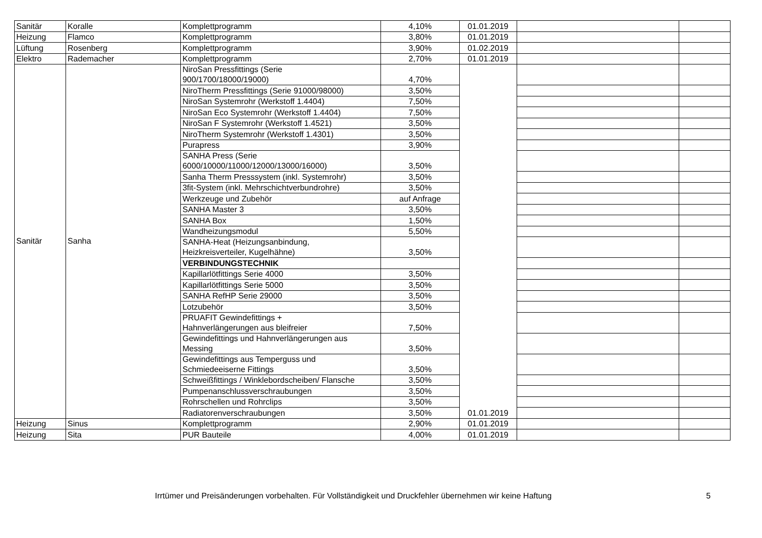| Sanitär | Koralle | Komplettprogramm | 4,10% | 01.01.2019 | | |
| Heizung | Flamco | Komplettprogramm | 3,80% | 01.01.2019 | | |
| Lüftung | Rosenberg | Komplettprogramm | 3,90% | 01.02.2019 | | |
| Elektro | Rademacher | Komplettprogramm | 2,70% | 01.01.2019 | | |
| Sanitär | Sanha | NiroSan Pressfittings (Serie 900/1700/18000/19000) | 4,70% | 01.01.2019 | | |
| | | NiroTherm Pressfittings (Serie 91000/98000) | 3,50% | | | |
| | | NiroSan Systemrohr (Werkstoff 1.4404) | 7,50% | | | |
| | | NiroSan Eco Systemrohr (Werkstoff 1.4404) | 7,50% | | | |
| | | NiroSan F Systemrohr (Werkstoff 1.4521) | 3,50% | | | |
| | | NiroTherm Systemrohr (Werkstoff 1.4301) | 3,50% | | | |
| | | Purapress | 3,90% | | | |
| | | SANHA Press (Serie 6000/10000/11000/12000/13000/16000) | 3,50% | | | |
| | | Sanha Therm Presssystem (inkl. Systemrohr) | 3,50% | | | |
| | | 3fit-System (inkl. Mehrschichtverbundrohre) | 3,50% | | | |
| | | Werkzeuge und Zubehör | auf Anfrage | | | |
| | | SANHA Master 3 | 3,50% | | | |
| | | SANHA Box | 1,50% | | | |
| | | Wandheizungsmodul | 5,50% | | | |
| | | SANHA-Heat (Heizungsanbindung, Heizkreisverteiler, Kugelhähne) | 3,50% | | | |
| | | VERBINDUNGSTECHNIK | | | | |
| | | Kapillarlötfittings Serie 4000 | 3,50% | | | |
| | | Kapillarlötfittings Serie 5000 | 3,50% | | | |
| | | SANHA RefHP Serie 29000 | 3,50% | | | |
| | | Lotzubehör | 3,50% | | | |
| | | PRUAFIT Gewindefittings + Hahnverlängerungen aus bleifreier | 7,50% | | | |
| | | Gewindefittings und Hahnverlängerungen aus Messing | 3,50% | | | |
| | | Gewindefittings aus Temperguss und Schmiedeeiserne Fittings | 3,50% | | | |
| | | Schweißfittings / Winklebordscheiben/ Flansche | 3,50% | | | |
| | | Pumpenanschlussverschraubungen | 3,50% | | | |
| | | Rohrschellen und Rohrclips | 3,50% | | | |
| | | Radiatorenverschraubungen | 3,50% | | | |
| Heizung | Sinus | Komplettprogramm | 2,90% | 01.01.2019 | | |
| Heizung | Sita | PUR Bauteile | 4,00% | 01.01.2019 | | |
Irrtümer und Preisänderungen vorbehalten. Für Vollständigkeit und Druckfehler übernehmen wir keine Haftung 5